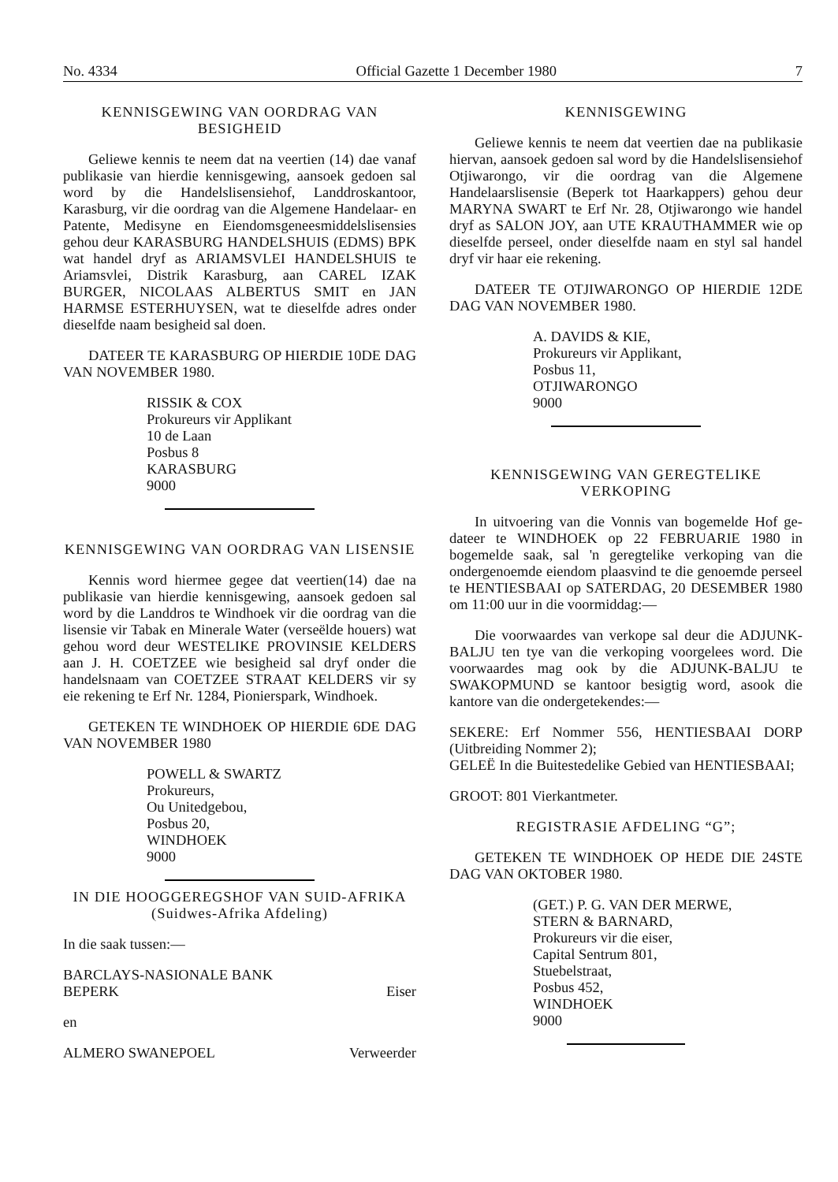No. 4334 Official Gazette 1 December 1980 7
KENNISGEWING VAN OORDRAG VAN BESIGHEID
Geliewe kennis te neem dat na veertien (14) dae vanaf publikasie van hierdie kennisgewing, aansoek gedoen sal word by die Handelslisensiehof, Landdroskantoor, Karasburg, vir die oordrag van die Algemene Handelaar- en Patente, Medisyne en Eiendomsgenees­middelslisensies gehou deur KARASBURG HANDELSHUIS (EDMS) BPK wat handel dryf as ARIAMSVLEI HANDELSHUIS te Ariamsvlei, Distrik Karasburg, aan CAREL IZAK BURGER, NICOLAAS ALBERTUS SMIT en JAN HARMSE ESTERHUYSEN, wat te dieselfde adres onder die­selfde naam besigheid sal doen.
DATEER TE KARASBURG OP HIERDIE 10DE DAG VAN NOVEMBER 1980.
RISSIK & COX
Prokureurs vir Applikant
10 de Laan
Posbus 8
KARASBURG
9000
KENNISGEWING VAN OORDRAG VAN LISENSIE
Kennis word hiermee gegee dat veertien(14) dae na publikasie van hierdie kennisgewing, aansoek gedoen sal word by die Landdros te Windhoek vir die oordrag van die lisensie vir Tabak en Minerale Water (verseëlde houers) wat gehou word deur WESTELIKE PRO­VINSIE KELDERS aan J. H. COETZEE wie be­sigheid sal dryf onder die handelsnaam van COETZEE STRAAT KELDERS vir sy eie rekening te Erf Nr. 1284, Pionierspark, Windhoek.
GETEKEN TE WINDHOEK OP HIERDIE 6DE DAG VAN NOVEMBER 1980
POWELL & SWARTZ
Prokureurs,
Ou Unitedgebou,
Posbus 20,
WINDHOEK
9000
IN DIE HOOGGEREGSHOF VAN SUID-AFRIKA
(Suidwes-Afrika Afdeling)
In die saak tussen:—
BARCLAYS-NASIONALE BANK
BEPERK Eiser
en
ALMERO SWANEPOEL Verweerder
KENNISGEWING
Geliewe kennis te neem dat veertien dae na publi­kasie hiervan, aansoek gedoen sal word by die Handels­lisensiehof Otjiwarongo, vir die oordrag van die Alge­mene Handelaarslisensie (Beperk tot Haarkappers) gehou deur MARYNA SWART te Erf Nr. 28, Ot­jiwarongo wie handel dryf as SALON JOY, aan UTE KRAUTHAMMER wie op dieselfde perseel, onder die­selfde naam en styl sal handel dryf vir haar eie rekening.
DATEER TE OTJIWARONGO OP HIERDIE 12DE DAG VAN NOVEMBER 1980.
A. DAVIDS & KIE,
Prokureurs vir Applikant,
Posbus 11,
OTJIWARONGO
9000
KENNISGEWING VAN GEREGTELIKE VERKOPING
In uitvoering van die Vonnis van bogemelde Hof ge­dateer te WINDHOEK op 22 FEBRUARIE 1980 in bogemelde saak, sal 'n geregtelike verkoping van die ondergenoemde eiendom plaasvind te die genoemde perseel te HENTIESBAAI op SATERDAG, 20 DE­SEMBER 1980 om 11:00 uur in die voormiddag:—
Die voorwaardes van verkope sal deur die ADJUNK-BALJU ten tye van die verkoping voorge­lees word. Die voorwaardes mag ook by die ADJUNK-BALJU te SWAKOPMUND se kantoor besigtig word, asook die kantore van die ondergetekendes:—
SEKERE: Erf Nommer 556, HENTIESBAAI DORP (Uitbreiding Nommer 2);
GELEË In die Buitestedelike Gebied van HENTIES­BAAI;
GROOT: 801 Vierkantmeter.
REGISTRASIE AFDELING “G”;
GETEKEN TE WINDHOEK OP HEDE DIE 24STE DAG VAN OKTOBER 1980.
(GET.) P. G. VAN DER MERWE,
STERN & BARNARD,
Prokureurs vir die eiser,
Capital Sentrum 801,
Stuebelstraat,
Posbus 452,
WINDHOEK
9000